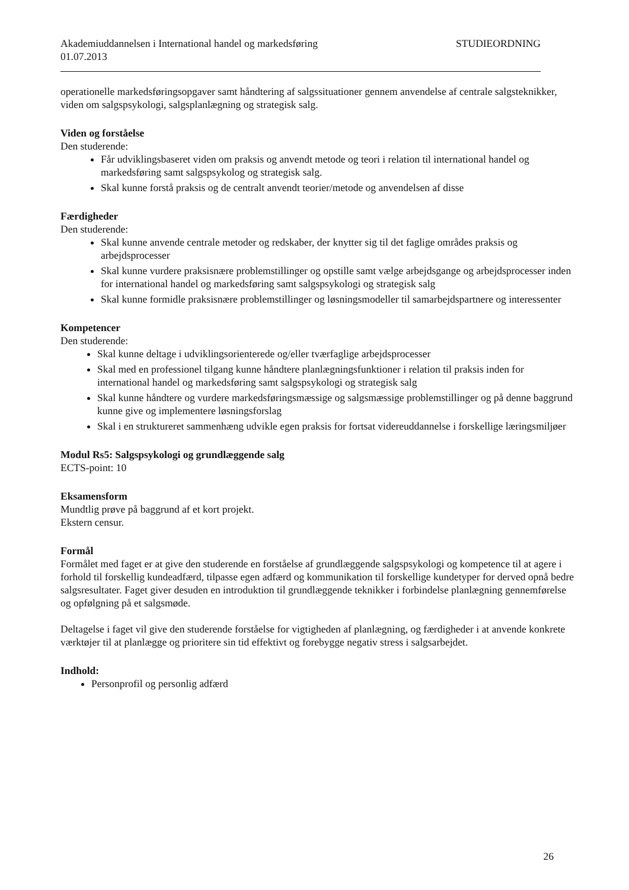Akademiuddannelsen i International handel og markedsføring STUDIEORDNING
01.07.2013
operationelle markedsføringsopgaver samt håndtering af salgssituationer gennem anvendelse af centrale salgsteknikker, viden om salgspsykologi, salgsplanlægning og strategisk salg.
Viden og forståelse
Den studerende:
Får udviklingsbaseret viden om praksis og anvendt metode og teori i relation til international handel og markedsføring samt salgspsykolog og strategisk salg.
Skal kunne forstå praksis og de centralt anvendt teorier/metode og anvendelsen af disse
Færdigheder
Den studerende:
Skal kunne anvende centrale metoder og redskaber, der knytter sig til det faglige områdes praksis og arbejdsprocesser
Skal kunne vurdere praksisnære problemstillinger og opstille samt vælge arbejdsgange og arbejdsprocesser inden for international handel og markedsføring samt salgspsykologi og strategisk salg
Skal kunne formidle praksisnære problemstillinger og løsningsmodeller til samarbejdspartnere og interessenter
Kompetencer
Den studerende:
Skal kunne deltage i udviklingsorienterede og/eller tværfaglige arbejdsprocesser
Skal med en professionel tilgang kunne håndtere planlægningsfunktioner i relation til praksis inden for international handel og markedsføring samt salgspsykologi og strategisk salg
Skal kunne håndtere og vurdere markedsføringsmæssige og salgsmæssige problemstillinger og på denne baggrund kunne give og implementere løsningsforslag
Skal i en struktureret sammenhæng udvikle egen praksis for fortsat videreuddannelse i forskellige læringsmiljøer
Modul Rs5: Salgspsykologi og grundlæggende salg
ECTS-point: 10
Eksamensform
Mundtlig prøve på baggrund af et kort projekt.
Ekstern censur.
Formål
Formålet med faget er at give den studerende en forståelse af grundlæggende salgspsykologi og kompetence til at agere i forhold til forskellig kundeadfærd, tilpasse egen adfærd og kommunikation til forskellige kundetyper for derved opnå bedre salgsresultater. Faget giver desuden en introduktion til grundlæggende teknikker i forbindelse planlægning gennemførelse og opfølgning på et salgsmøde.
Deltagelse i faget vil give den studerende forståelse for vigtigheden af planlægning, og færdigheder i at anvende konkrete værktøjer til at planlægge og prioritere sin tid effektivt og forebygge negativ stress i salgsarbejdet.
Indhold:
Personprofil og personlig adfærd
26